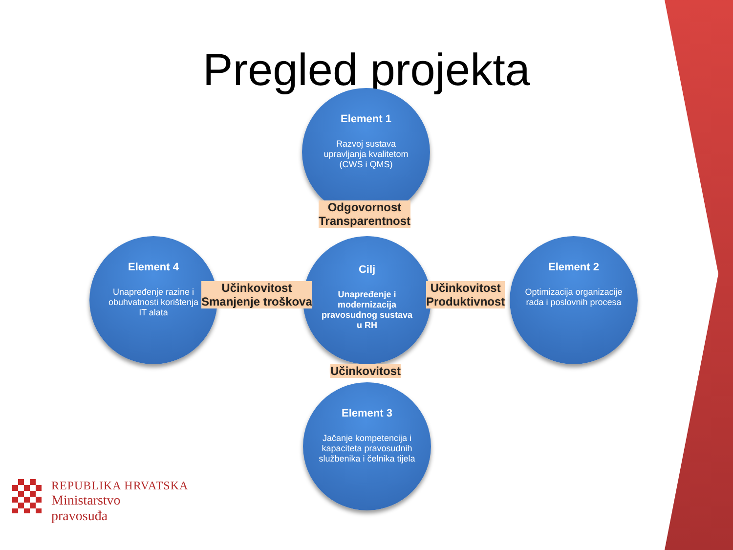Pregled projekta
Element 1
Razvoj sustava upravljanja kvalitetom (CWS i QMS)
Element 4
Unapređenje razine i obuhvatnosti korištenja IT alata
Cilj
Unapređenje i modernizacija pravosudnog sustava u RH
Element 2
Optimizacija organizacije rada i poslovnih procesa
Element 3
Jačanje kompetencija i kapaciteta pravosudnih službenika i čelnika tijela
Odgovornost
Transparentnost
Učinkovitost
Smanjenje troškova
Učinkovitost
Produktivnost
Učinkovitost
REPUBLIKA HRVATSKA
Ministarstvo
pravosuđa